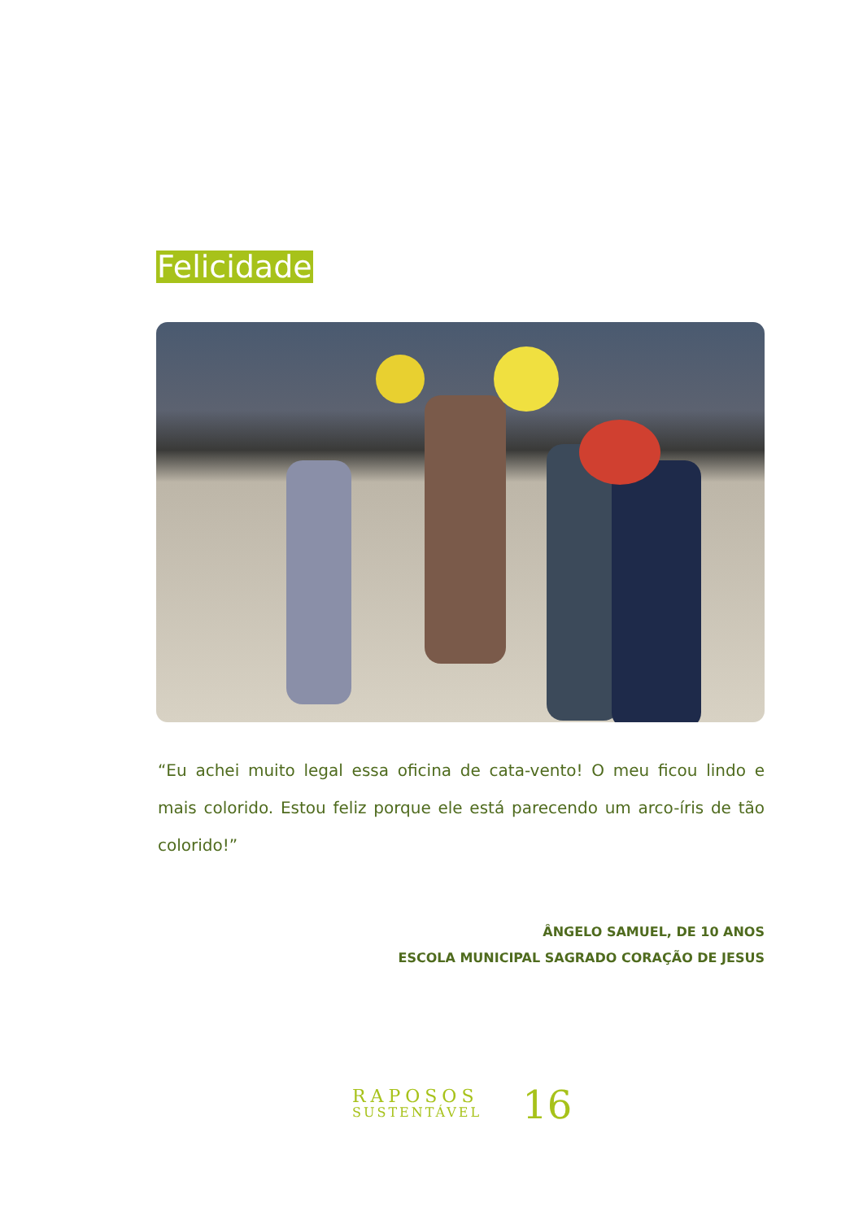Felicidade
“Eu achei muito legal essa oficina de cata-vento! O meu ficou lindo e mais colorido. Estou feliz porque ele está parecendo um arco-íris de tão colorido!”
ÂNGELO SAMUEL, DE 10 ANOS
ESCOLA MUNICIPAL SAGRADO CORAÇÃO DE JESUS
RAPOSOS
SUSTENTÁVEL
16